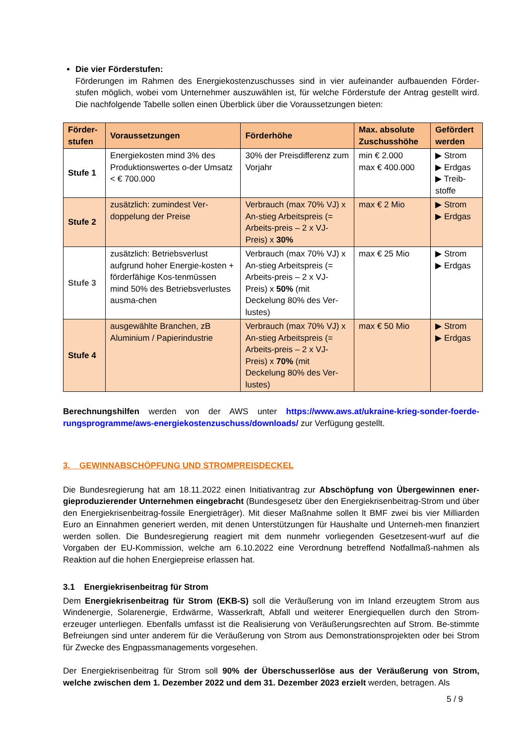Die vier Förderstufen:
Förderungen im Rahmen des Energiekostenzuschusses sind in vier aufeinander aufbauenden Förder-stufen möglich, wobei vom Unternehmer auszuwählen ist, für welche Förderstufe der Antrag gestellt wird. Die nachfolgende Tabelle sollen einen Überblick über die Voraussetzungen bieten:
| Förder-stufen | Voraussetzungen | Förderhöhe | Max. absolute Zuschusshöhe | Gefördert werden |
| --- | --- | --- | --- | --- |
| Stufe 1 | Energiekosten mind 3% des Produktionswertes o-der Umsatz < € 700.000 | 30% der Preisdifferenz zum Vorjahr | min € 2.000 max € 400.000 | ▶ Strom ▶ Erdgas ▶ Treib-stoffe |
| Stufe 2 | zusätzlich: zumindest Ver-doppelung der Preise | Verbrauch (max 70% VJ) x An-stieg Arbeitspreis (= Arbeits-preis – 2 x VJ-Preis) x 30% | max € 2 Mio | ▶ Strom ▶ Erdgas |
| Stufe 3 | zusätzlich: Betriebsverlust aufgrund hoher Energie-kosten + förderfähige Kos-tenmüssen mind 50% des Betriebsverlustes ausma-chen | Verbrauch (max 70% VJ) x An-stieg Arbeitspreis (= Arbeits-preis – 2 x VJ-Preis) x 50% (mit Deckelung 80% des Ver-lustes) | max € 25 Mio | ▶ Strom ▶ Erdgas |
| Stufe 4 | ausgewählte Branchen, zB Aluminium / Papierindustrie | Verbrauch (max 70% VJ) x An-stieg Arbeitspreis (= Arbeits-preis – 2 x VJ-Preis) x 70% (mit Deckelung 80% des Ver-lustes) | max € 50 Mio | ▶ Strom ▶ Erdgas |
Berechnungshilfen werden von der AWS unter https://www.aws.at/ukraine-krieg-sonder-foerde-rungsprogramme/aws-energiekostenzuschuss/downloads/ zur Verfügung gestellt.
3. GEWINNABSCHÖPFUNG UND STROMPREISDECKEL
Die Bundesregierung hat am 18.11.2022 einen Initiativantrag zur Abschöpfung von Übergewinnen ener-gieproduzierender Unternehmen eingebracht (Bundesgesetz über den Energiekrisenbeitrag-Strom und über den Energiekrisenbeitrag-fossile Energieträger). Mit dieser Maßnahme sollen lt BMF zwei bis vier Milliarden Euro an Einnahmen generiert werden, mit denen Unterstützungen für Haushalte und Unterneh-men finanziert werden sollen. Die Bundesregierung reagiert mit dem nunmehr vorliegenden Gesetzesent-wurf auf die Vorgaben der EU-Kommission, welche am 6.10.2022 eine Verordnung betreffend Notfallmaß-nahmen als Reaktion auf die hohen Energiepreise erlassen hat.
3.1 Energiekrisenbeitrag für Strom
Dem Energiekrisenbeitrag für Strom (EKB-S) soll die Veräußerung von im Inland erzeugtem Strom aus Windenergie, Solarenergie, Erdwärme, Wasserkraft, Abfall und weiterer Energiequellen durch den Strom-erzeuger unterliegen. Ebenfalls umfasst ist die Realisierung von Veräußerungsrechten auf Strom. Be-stimmte Befreiungen sind unter anderem für die Veräußerung von Strom aus Demonstrationsprojekten oder bei Strom für Zwecke des Engpassmanagements vorgesehen.
Der Energiekrisenbeitrag für Strom soll 90% der Überschusserlöse aus der Veräußerung von Strom, welche zwischen dem 1. Dezember 2022 und dem 31. Dezember 2023 erzielt werden, betragen. Als
5 / 9